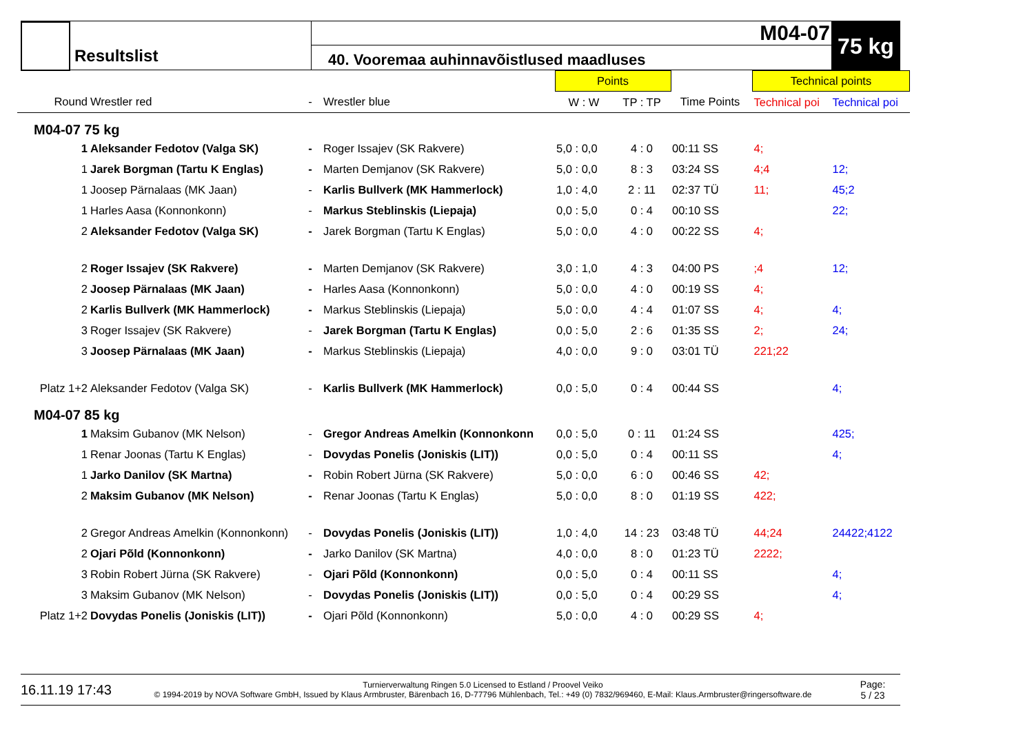Resultslist
M04-07
40. Vooremaa auhinnavõistlused maadluses
75 kg
| | | | | | Points | | | | Technical points | |
| Round | Wrestler red | - | Wrestler blue | | W : W | TP : TP | Time Points | | Technical poi | Technical poi |
| M04-07 75 kg | | | | | | | | | | |
| 1 | Aleksander Fedotov (Valga SK) | - | Roger Issajev (SK Rakvere) | | 5,0 : 0,0 | 4 : 0 | 00:11 SS | | 4; | |
| 1 | Jarek Borgman (Tartu K Englas) | - | Marten Demjanov (SK Rakvere) | | 5,0 : 0,0 | 8 : 3 | 03:24 SS | | 4;4 | 12; |
| 1 | Joosep Pärnalaas (MK Jaan) | - | Karlis Bullverk (MK Hammerlock) | | 1,0 : 4,0 | 2 : 11 | 02:37 TÜ | | 11; | 45;2 |
| 1 | Harles Aasa (Konnonkonn) | - | Markus Steblinskis (Liepaja) | | 0,0 : 5,0 | 0 : 4 | 00:10 SS | | | 22; |
| 2 | Aleksander Fedotov (Valga SK) | - | Jarek Borgman (Tartu K Englas) | | 5,0 : 0,0 | 4 : 0 | 00:22 SS | | 4; | |
| 2 | Roger Issajev (SK Rakvere) | - | Marten Demjanov (SK Rakvere) | | 3,0 : 1,0 | 4 : 3 | 04:00 PS | | ;4 | 12; |
| 2 | Joosep Pärnalaas (MK Jaan) | - | Harles Aasa (Konnonkonn) | | 5,0 : 0,0 | 4 : 0 | 00:19 SS | | 4; | |
| 2 | Karlis Bullverk (MK Hammerlock) | - | Markus Steblinskis (Liepaja) | | 5,0 : 0,0 | 4 : 4 | 01:07 SS | | 4; | 4; |
| 3 | Roger Issajev (SK Rakvere) | - | Jarek Borgman (Tartu K Englas) | | 0,0 : 5,0 | 2 : 6 | 01:35 SS | | 2; | 24; |
| 3 | Joosep Pärnalaas (MK Jaan) | - | Markus Steblinskis (Liepaja) | | 4,0 : 0,0 | 9 : 0 | 03:01 TÜ | | 221;22 | |
| Platz 1+2 | Aleksander Fedotov (Valga SK) | - | Karlis Bullverk (MK Hammerlock) | | 0,0 : 5,0 | 0 : 4 | 00:44 SS | | | 4; |
| M04-07 85 kg | | | | | | | | | | |
| 1 | Maksim Gubanov (MK Nelson) | - | Gregor Andreas Amelkin (Konnonkonn | | 0,0 : 5,0 | 0 : 11 | 01:24 SS | | | 425; |
| 1 | Renar Joonas (Tartu K Englas) | - | Dovydas Ponelis (Joniskis (LIT)) | | 0,0 : 5,0 | 0 : 4 | 00:11 SS | | | 4; |
| 1 | Jarko Danilov (SK Martna) | - | Robin Robert Jürna (SK Rakvere) | | 5,0 : 0,0 | 6 : 0 | 00:46 SS | | 42; | |
| 2 | Maksim Gubanov (MK Nelson) | - | Renar Joonas (Tartu K Englas) | | 5,0 : 0,0 | 8 : 0 | 01:19 SS | | 422; | |
| 2 | Gregor Andreas Amelkin (Konnonkonn) | - | Dovydas Ponelis (Joniskis (LIT)) | | 1,0 : 4,0 | 14 : 23 | 03:48 TÜ | | 44;24 | 24422;4122 |
| 2 | Ojari Põld (Konnonkonn) | - | Jarko Danilov (SK Martna) | | 4,0 : 0,0 | 8 : 0 | 01:23 TÜ | | 2222; | |
| 3 | Robin Robert Jürna (SK Rakvere) | - | Ojari Põld (Konnonkonn) | | 0,0 : 5,0 | 0 : 4 | 00:11 SS | | | 4; |
| 3 | Maksim Gubanov (MK Nelson) | - | Dovydas Ponelis (Joniskis (LIT)) | | 0,0 : 5,0 | 0 : 4 | 00:29 SS | | | 4; |
| Platz 1+2 | Dovydas Ponelis (Joniskis (LIT)) | - | Ojari Põld (Konnonkonn) | | 5,0 : 0,0 | 4 : 0 | 00:29 SS | | 4; | |
16.11.19 17:43
Turnierverwaltung Ringen 5.0 Licensed to Estland / Proovel Veiko
© 1994-2019 by NOVA Software GmbH, Issued by Klaus Armbruster, Bärenbach 16, D-77796 Mühlenbach, Tel.: +49 (0) 7832/969460, E-Mail: Klaus.Armbruster@ringersoftware.de
Page:
5 / 23